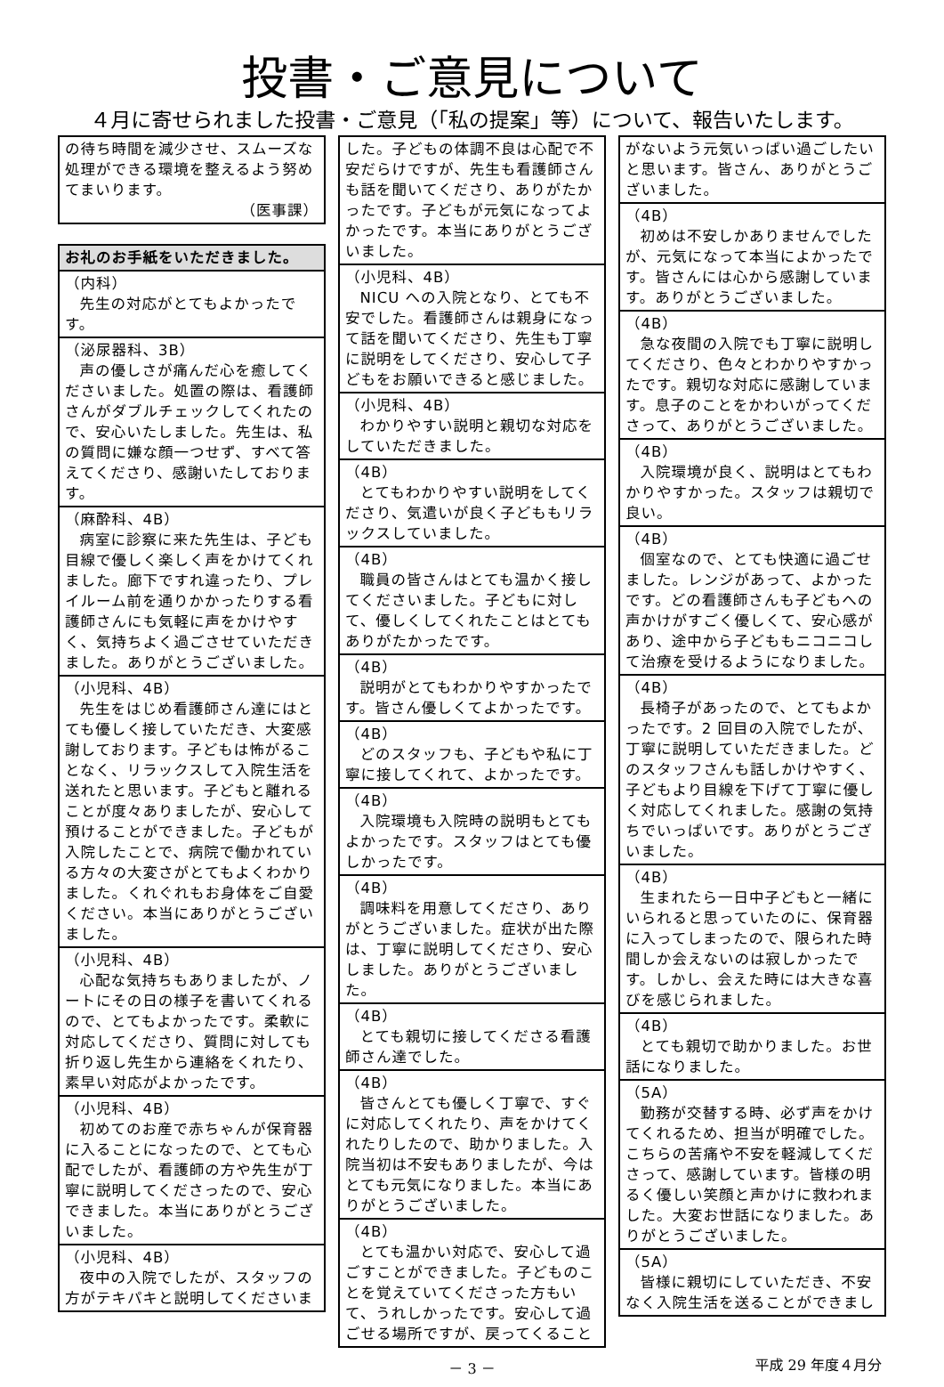投書・ご意見について
４月に寄せられました投書・ご意見（「私の提案」等）について、報告いたします。
の待ち時間を減少させ、スムーズな処理ができる環境を整えるよう努めてまいります。
（医事課）
お礼のお手紙をいただきました。
（内科）
先生の対応がとてもよかったです。
（泌尿器科、3B）
声の優しさが痛んだ心を癒してくださいました。処置の際は、看護師さんがダブルチェックしてくれたので、安心いたしました。先生は、私の質問に嫌な顔一つせず、すべて答えてくださり、感謝いたしております。
（麻酔科、4B）
病室に診察に来た先生は、子ども目線で優しく楽しく声をかけてくれました。廊下ですれ違ったり、プレイルーム前を通りかかったりする看護師さんにも気軽に声をかけやすく、気持ちよく過ごさせていただきました。ありがとうございました。
（小児科、4B）
先生をはじめ看護師さん達にはとても優しく接していただき、大変感謝しております。子どもは怖がることなく、リラックスして入院生活を送れたと思います。子どもと離れることが度々ありましたが、安心して預けることができました。子どもが入院したことで、病院で働かれている方々の大変さがとてもよくわかりました。くれぐれもお身体をご自愛ください。本当にありがとうございました。
（小児科、4B）
心配な気持ちもありましたが、ノートにその日の様子を書いてくれるので、とてもよかったです。柔軟に対応してくださり、質問に対しても折り返し先生から連絡をくれたり、素早い対応がよかったです。
（小児科、4B）
初めてのお産で赤ちゃんが保育器に入ることになったので、とても心配でしたが、看護師の方や先生が丁寧に説明してくださったので、安心できました。本当にありがとうございました。
（小児科、4B）
夜中の入院でしたが、スタッフの方がテキパキと説明してくださいま
した。子どもの体調不良は心配で不安だらけですが、先生も看護師さんも話を聞いてくださり、ありがたかったです。子どもが元気になってよかったです。本当にありがとうございました。
（小児科、4B）
NICU への入院となり、とても不安でした。看護師さんは親身になって話を聞いてくださり、先生も丁寧に説明をしてくださり、安心して子どもをお願いできると感じました。
（小児科、4B）
わかりやすい説明と親切な対応をしていただきました。
（4B）
とてもわかりやすい説明をしてくださり、気遣いが良く子どももリラックスしていました。
（4B）
職員の皆さんはとても温かく接してくださいました。子どもに対して、優しくしてくれたことはとてもありがたかったです。
（4B）
説明がとてもわかりやすかったです。皆さん優しくてよかったです。
（4B）
どのスタッフも、子どもや私に丁寧に接してくれて、よかったです。
（4B）
入院環境も入院時の説明もとてもよかったです。スタッフはとても優しかったです。
（4B）
調味料を用意してくださり、ありがとうございました。症状が出た際は、丁寧に説明してくださり、安心しました。ありがとうございました。
（4B）
とても親切に接してくださる看護師さん達でした。
（4B）
皆さんとても優しく丁寧で、すぐに対応してくれたり、声をかけてくれたりしたので、助かりました。入院当初は不安もありましたが、今はとても元気になりました。本当にありがとうございました。
（4B）
とても温かい対応で、安心して過ごすことができました。子どものことを覚えていてくださった方もいて、うれしかったです。安心して過ごせる場所ですが、戻ってくること
がないよう元気いっぱい過ごしたいと思います。皆さん、ありがとうございました。
（4B）
初めは不安しかありませんでしたが、元気になって本当によかったです。皆さんには心から感謝しています。ありがとうございました。
（4B）
急な夜間の入院でも丁寧に説明してくださり、色々とわかりやすかったです。親切な対応に感謝しています。息子のことをかわいがってくださって、ありがとうございました。
（4B）
入院環境が良く、説明はとてもわかりやすかった。スタッフは親切で良い。
（4B）
個室なので、とても快適に過ごせました。レンジがあって、よかったです。どの看護師さんも子どもへの声かけがすごく優しくて、安心感があり、途中から子どももニコニコして治療を受けるようになりました。
（4B）
長椅子があったので、とてもよかったです。2 回目の入院でしたが、丁寧に説明していただきました。どのスタッフさんも話しかけやすく、子どもより目線を下げて丁寧に優しく対応してくれました。感謝の気持ちでいっぱいです。ありがとうございました。
（4B）
生まれたら一日中子どもと一緒にいられると思っていたのに、保育器に入ってしまったので、限られた時間しか会えないのは寂しかったです。しかし、会えた時には大きな喜びを感じられました。
（4B）
とても親切で助かりました。お世話になりました。
（5A）
勤務が交替する時、必ず声をかけてくれるため、担当が明確でした。こちらの苦痛や不安を軽減してくださって、感謝しています。皆様の明るく優しい笑顔と声かけに救われました。大変お世話になりました。ありがとうございました。
（5A）
皆様に親切にしていただき、不安なく入院生活を送ることができまし
－ 3 － 平成 29 年度４月分